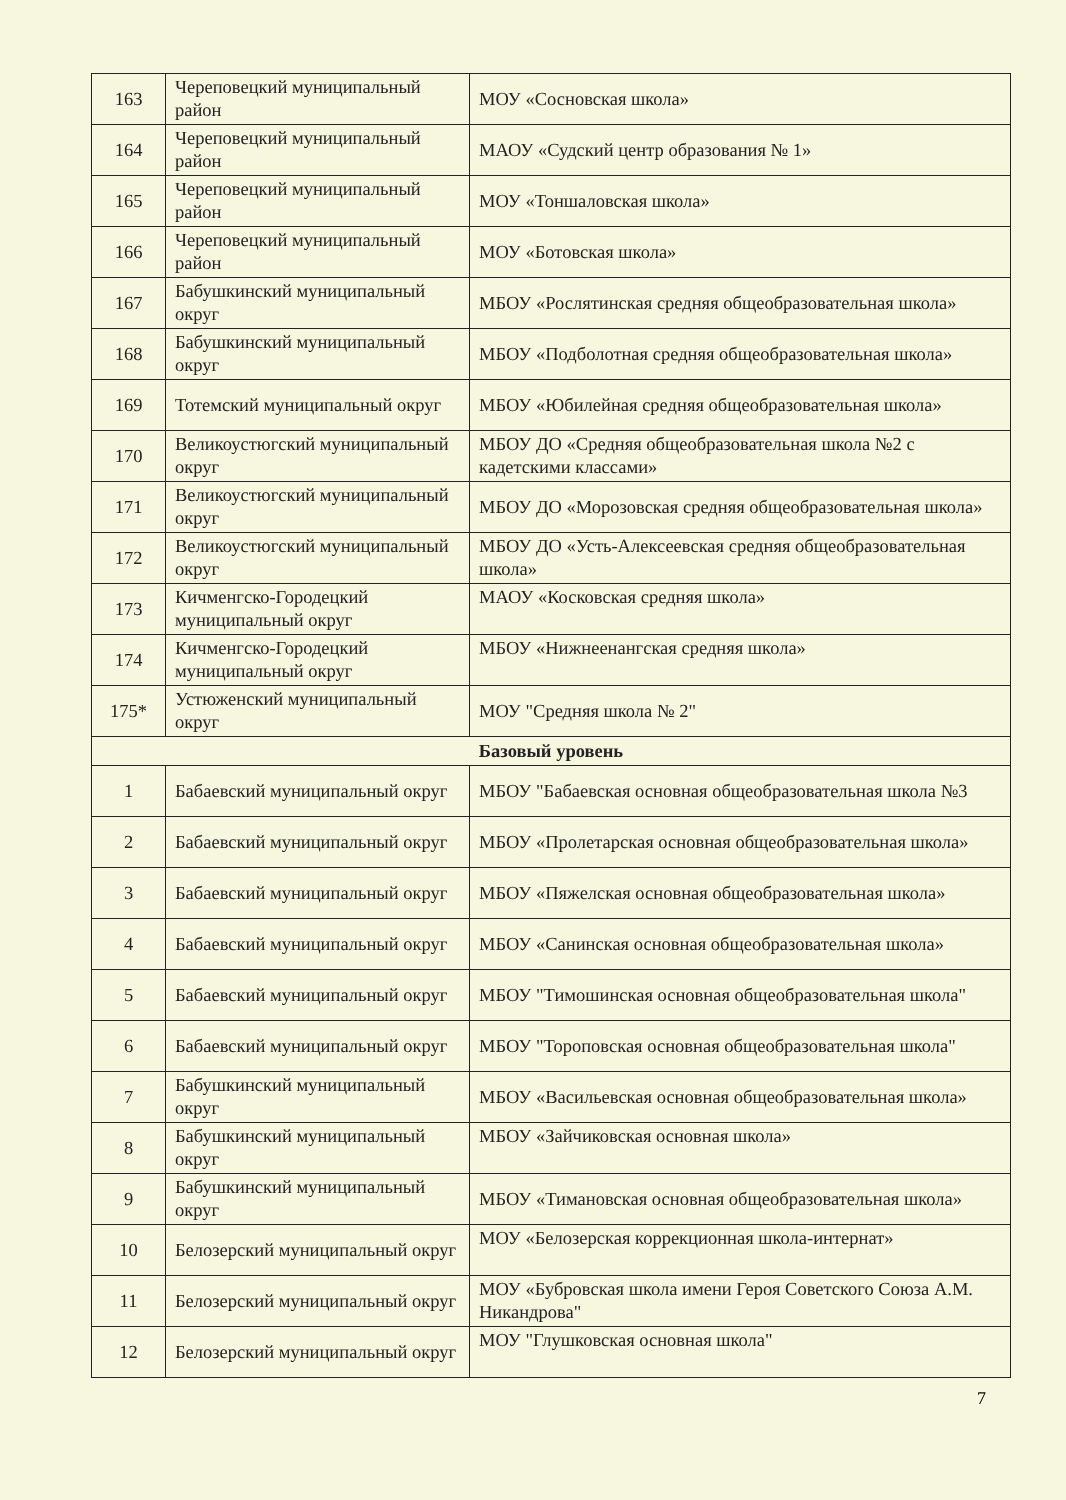| 163 | Череповецкий муниципальный район | МОУ «Сосновская школа» |
| 164 | Череповецкий муниципальный район | МАОУ «Судский центр образования № 1» |
| 165 | Череповецкий муниципальный район | МОУ «Тоншаловская школа» |
| 166 | Череповецкий муниципальный район | МОУ «Ботовская школа» |
| 167 | Бабушкинский муниципальный округ | МБОУ «Рослятинская средняя общеобразовательная школа» |
| 168 | Бабушкинский муниципальный округ | МБОУ «Подболотная средняя общеобразовательная школа» |
| 169 | Тотемский муниципальный округ | МБОУ «Юбилейная средняя общеобразовательная школа» |
| 170 | Великоустюгский муниципальный округ | МБОУ ДО «Средняя общеобразовательная школа №2 с кадетскими классами» |
| 171 | Великоустюгский муниципальный округ | МБОУ ДО «Морозовская средняя общеобразовательная школа» |
| 172 | Великоустюгский муниципальный округ | МБОУ ДО «Усть-Алексеевская средняя общеобразовательная школа» |
| 173 | Кичменгско-Городецкий муниципальный округ | МАОУ «Косковская средняя школа» |
| 174 | Кичменгско-Городецкий муниципальный округ | МБОУ «Нижнеенангская средняя школа» |
| 175* | Устюженский муниципальный округ | МОУ "Средняя школа № 2" |
| Базовый уровень | | |
| 1 | Бабаевский муниципальный округ | МБОУ "Бабаевская основная общеобразовательная школа №3 |
| 2 | Бабаевский муниципальный округ | МБОУ «Пролетарская основная общеобразовательная школа» |
| 3 | Бабаевский муниципальный округ | МБОУ «Пяжелская основная общеобразовательная школа» |
| 4 | Бабаевский муниципальный округ | МБОУ «Санинская основная общеобразовательная школа» |
| 5 | Бабаевский муниципальный округ | МБОУ "Тимошинская основная общеобразовательная школа" |
| 6 | Бабаевский муниципальный округ | МБОУ "Тороповская основная общеобразовательная школа" |
| 7 | Бабушкинский муниципальный округ | МБОУ «Васильевская основная общеобразовательная школа» |
| 8 | Бабушкинский муниципальный округ | МБОУ «Зайчиковская основная школа» |
| 9 | Бабушкинский муниципальный округ | МБОУ «Тимановская основная общеобразовательная школа» |
| 10 | Белозерский муниципальный округ | МОУ «Белозерская коррекционная школа-интернат» |
| 11 | Белозерский муниципальный округ | МОУ «Бубровская школа имени Героя Советского Союза А.М. Никандрова" |
| 12 | Белозерский муниципальный округ | МОУ "Глушковская основная школа" |
7